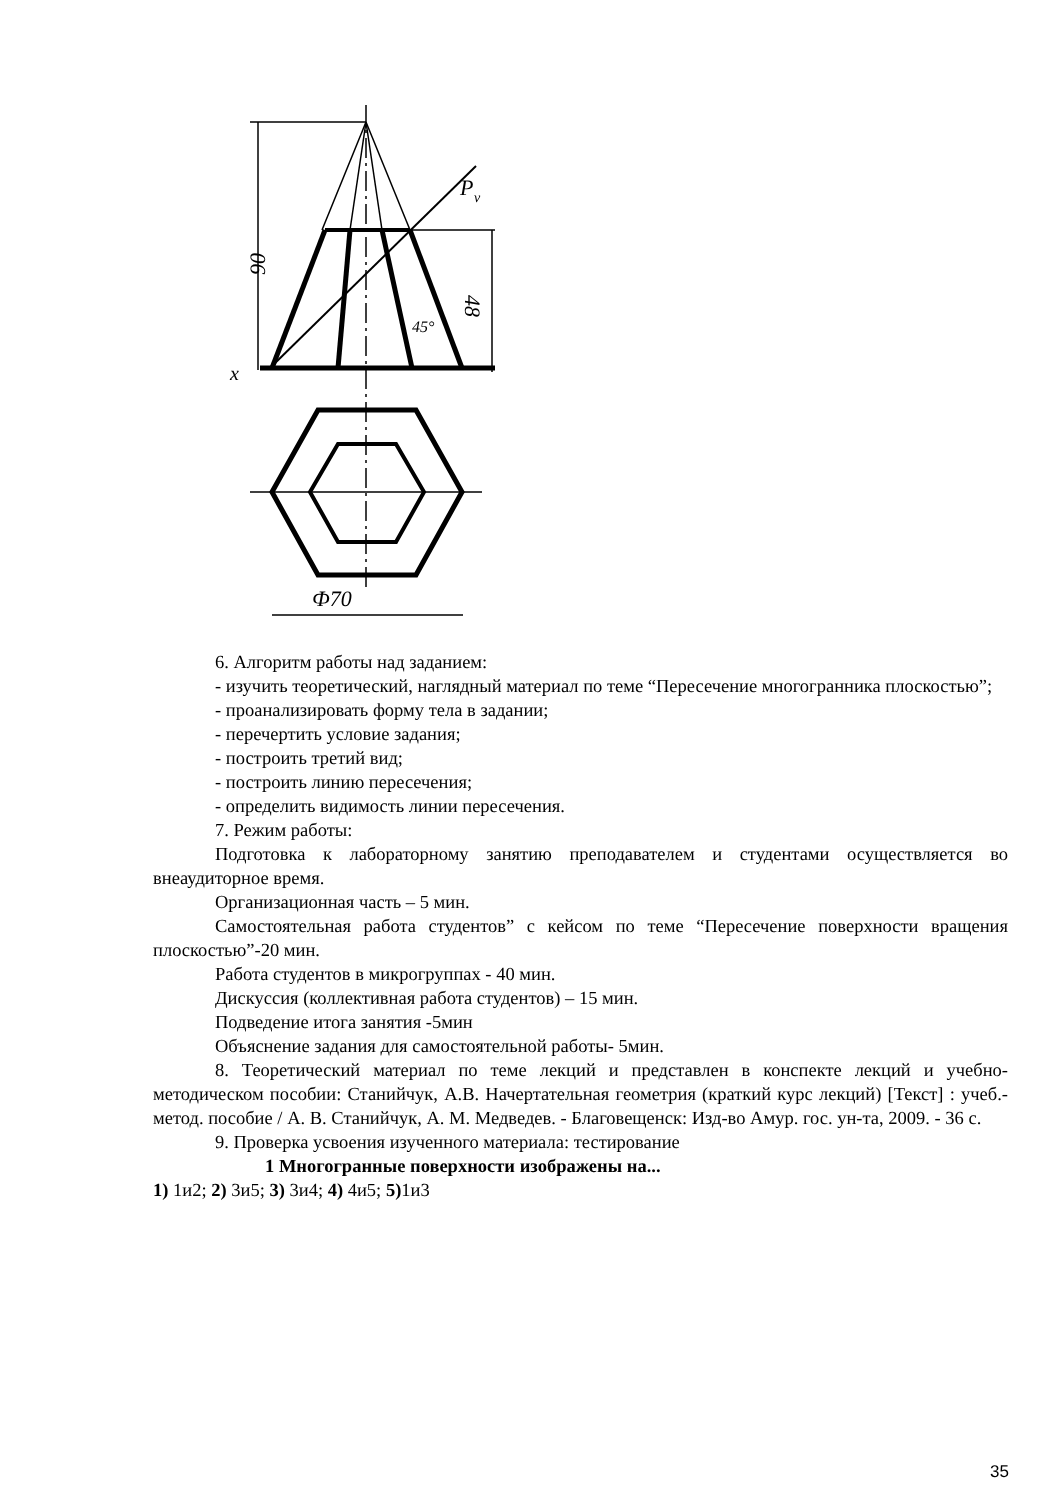90
48
45°
P
v
x
Ф70
6. Алгоритм работы над заданием:
- изучить теоретический, наглядный материал по теме “Пересечение многогранника плоскостью”;
- проанализировать форму тела в задании;
- перечертить условие задания;
- построить третий вид;
- построить линию пересечения;
- определить видимость линии пересечения.
7. Режим работы:
Подготовка к лабораторному занятию преподавателем и студентами осуществляется во внеаудиторное время.
Организационная часть – 5 мин.
Самостоятельная работа студентов” с кейсом по теме “Пересечение поверхности вращения плоскостью”-20 мин.
Работа студентов в микрогруппах - 40 мин.
Дискуссия (коллективная работа студентов) – 15 мин.
Подведение итога занятия -5мин
Объяснение задания для самостоятельной работы- 5мин.
8. Теоретический материал по теме лекций и представлен в конспекте лекций и учебно-методическом пособии: Станийчук, А.В. Начертательная геометрия (краткий курс лекций) [Текст] : учеб.-метод. пособие / А. В. Станийчук, А. М. Медведев. - Благовещенск: Изд-во Амур. гос. ун-та, 2009. - 36 с.
9. Проверка усвоения изученного материала: тестирование
1 Многогранные поверхности изображены на...
1) 1и2; 2) 3и5; 3) 3и4; 4) 4и5; 5) 1и3
35